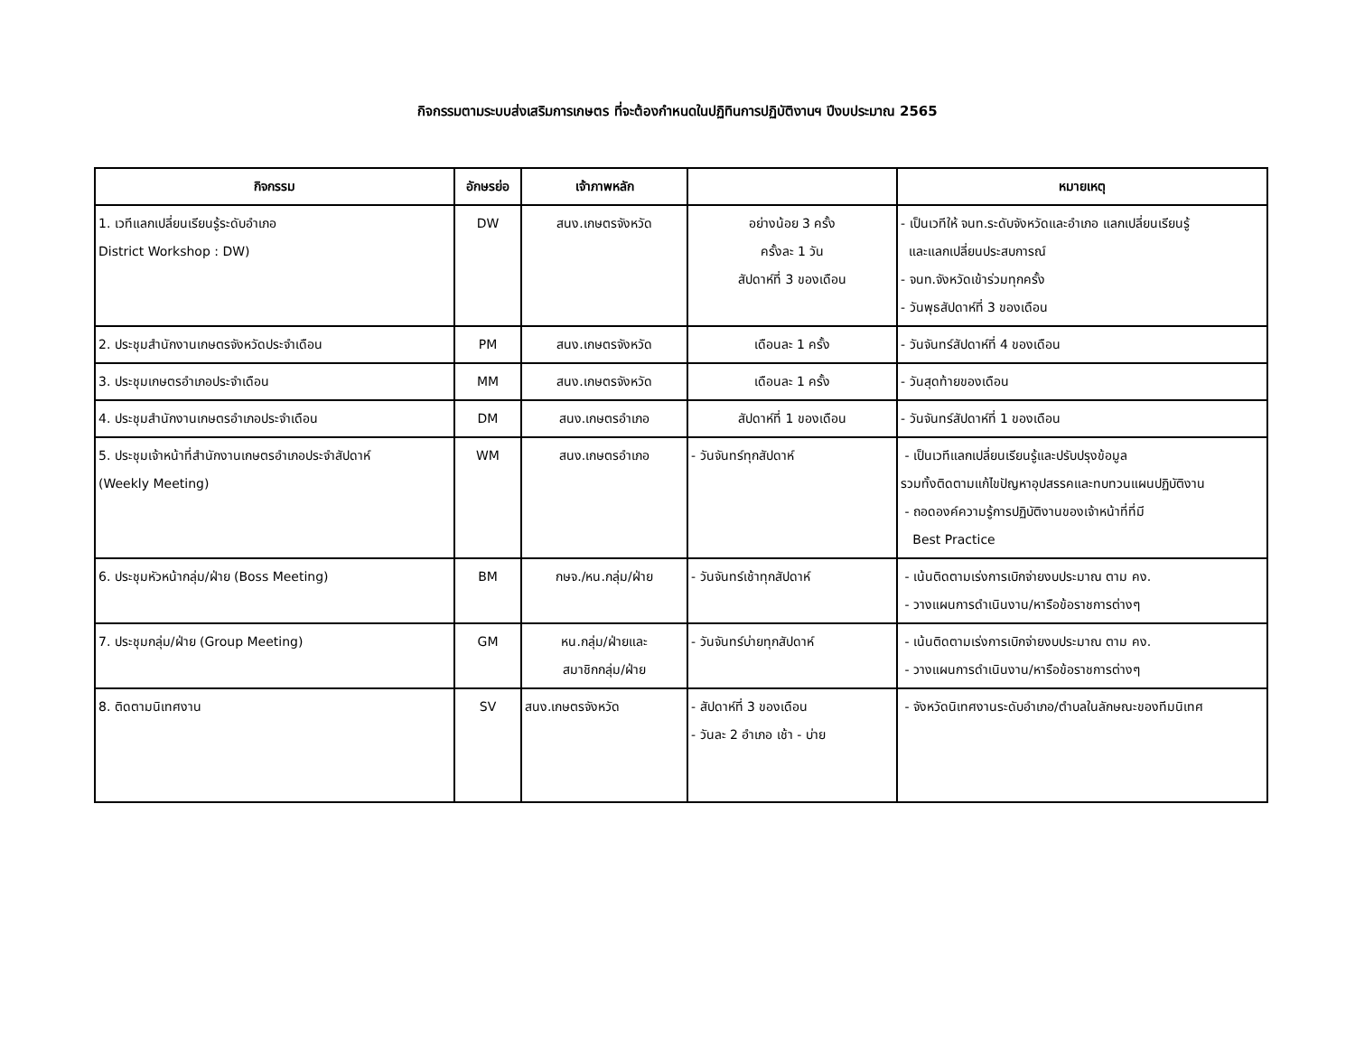กิจกรรมตามระบบส่งเสริมการเกษตร ที่จะต้องกำหนดในปฏิทินการปฏิบัติงานฯ ปีงบประมาณ 2565
| กิจกรรม | อักษรย่อ | เจ้าภาพหลัก | | หมายเหตุ |
| --- | --- | --- | --- | --- |
| 1. เวทีแลกเปลี่ยนเรียนรู้ระดับอำเภอ District Workshop : DW) | DW | สนง.เกษตรจังหวัด | อย่างน้อย 3 ครั้ง ครั้งละ 1 วัน สัปดาห์ที่ 3 ของเดือน | - เป็นเวทีให้ จนท.ระดับจังหวัดและอำเภอ แลกเปลี่ยนเรียนรู้ และแลกเปลี่ยนประสบการณ์ - จนท.จังหวัดเข้าร่วมทุกครั้ง - วันพุธสัปดาห์ที่ 3 ของเดือน |
| 2. ประชุมสำนักงานเกษตรจังหวัดประจำเดือน | PM | สนง.เกษตรจังหวัด | เดือนละ 1 ครั้ง | - วันจันทร์สัปดาห์ที่ 4 ของเดือน |
| 3. ประชุมเกษตรอำเภอประจำเดือน | MM | สนง.เกษตรจังหวัด | เดือนละ 1 ครั้ง | - วันสุดท้ายของเดือน |
| 4. ประชุมสำนักงานเกษตรอำเภอประจำเดือน | DM | สนง.เกษตรอำเภอ | สัปดาห์ที่ 1 ของเดือน | - วันจันทร์สัปดาห์ที่ 1 ของเดือน |
| 5. ประชุมเจ้าหน้าที่สำนักงานเกษตรอำเภอประจำสัปดาห์ (Weekly Meeting) | WM | สนง.เกษตรอำเภอ | - วันจันทร์ทุกสัปดาห์ | - เป็นเวทีแลกเปลี่ยนเรียนรู้และปรับปรุงข้อมูล รวมทั้งติดตามแก้ไขปัญหาอุปสรรคและทบทวนแผนปฏิบัติงาน - ถอดองค์ความรู้การปฏิบัติงานของเจ้าหน้าที่ที่มี Best Practice |
| 6. ประชุมหัวหน้ากลุ่ม/ฝ่าย (Boss Meeting) | BM | กษจ./หน.กลุ่ม/ฝ่าย | - วันจันทร์เช้าทุกสัปดาห์ | - เน้นติดตามเร่งการเบิกจ่ายงบประมาณ ตาม คง. - วางแผนการดำเนินงาน/หารือข้อราชการต่างๆ |
| 7. ประชุมกลุ่ม/ฝ่าย (Group Meeting) | GM | หน.กลุ่ม/ฝ่ายและ สมาชิกกลุ่ม/ฝ่าย | - วันจันทร์บ่ายทุกสัปดาห์ | - เน้นติดตามเร่งการเบิกจ่ายงบประมาณ ตาม คง. - วางแผนการดำเนินงาน/หารือข้อราชการต่างๆ |
| 8. ติดตามนิเทศงาน | SV | สนง.เกษตรจังหวัด | - สัปดาห์ที่ 3 ของเดือน - วันละ 2 อำเภอ เช้า - บ่าย | - จังหวัดนิเทศงานระดับอำเภอ/ตำบลในลักษณะของทีมนิเทศ |